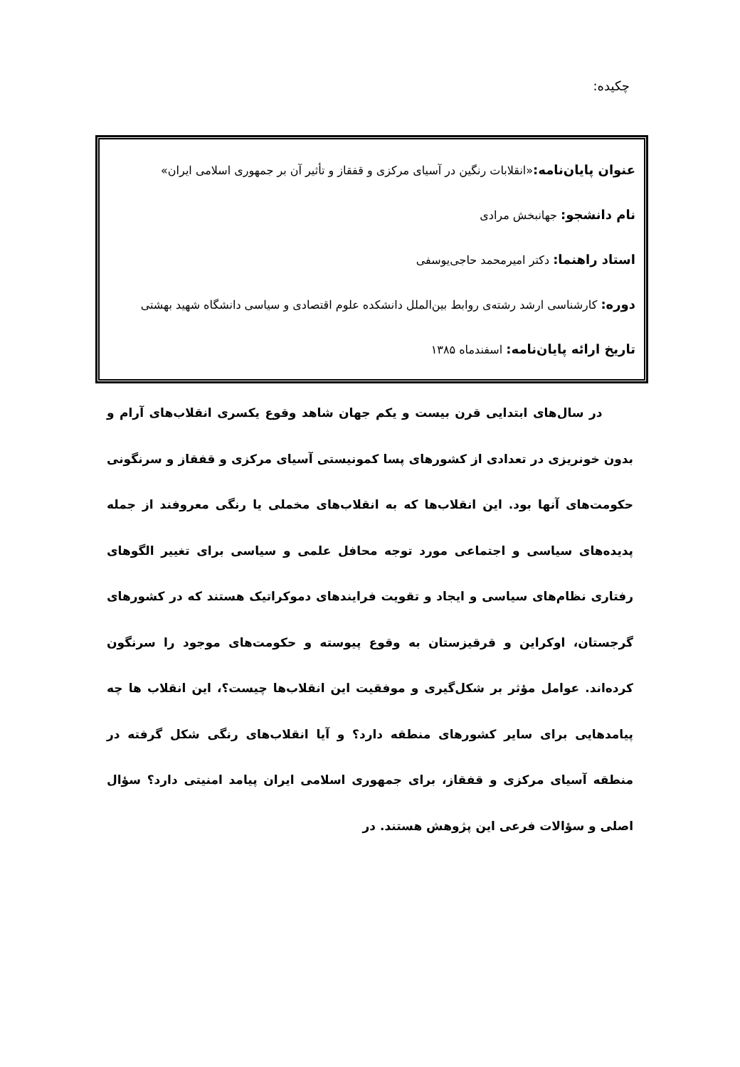چکیده:
عنوان پایان‌نامه:«انقلابات رنگین در آسیای مرکزی و قفقاز و تأثیر آن بر جمهوری اسلامی ایران»
نام دانشجو: جهانبخش مرادی
استاد راهنما: دکتر امیرمحمد حاجی‌یوسفی
دوره: کارشناسی ارشد رشته‌ی روابط بین‌الملل دانشکده علوم اقتصادی و سیاسی دانشگاه شهید بهشتی
تاریخ ارائه پایان‌نامه: اسفندماه ۱۳۸۵
در سال‌های ابتدایی قرن بیست و یکم جهان شاهد وقوع یکسری انقلاب‌های آرام و بدون خونریزی در تعدادی از کشورهای پسا کمونیستی آسیای مرکزی و قفقاز و سرنگونی حکومت‌های آنها بود. این انقلاب‌ها که به انقلاب‌های مخملی یا رنگی معروفند از جمله پدیده‌های سیاسی و اجتماعی مورد توجه محافل علمی و سیاسی برای تغییر الگوهای رفتاری نظام‌های سیاسی و ایجاد و تقویت فرایندهای دموکراتیک هستند که در کشورهای گرجستان، اوکراین و قرقیزستان به وقوع پیوسته و حکومت‌های موجود را سرنگون کرده‌اند. عوامل مؤثر بر شکل‌گیری و موفقیت این انقلاب‌ها چیست؟، این انقلاب ها چه پیامدهایی برای سایر کشورهای منطقه دارد؟ و آیا انقلاب‌های رنگی شکل گرفته در منطقه آسیای مرکزی و قفقاز، برای جمهوری اسلامی ایران پیامد امنیتی دارد؟ سؤال اصلی و سؤالات فرعی این پژوهش هستند. در